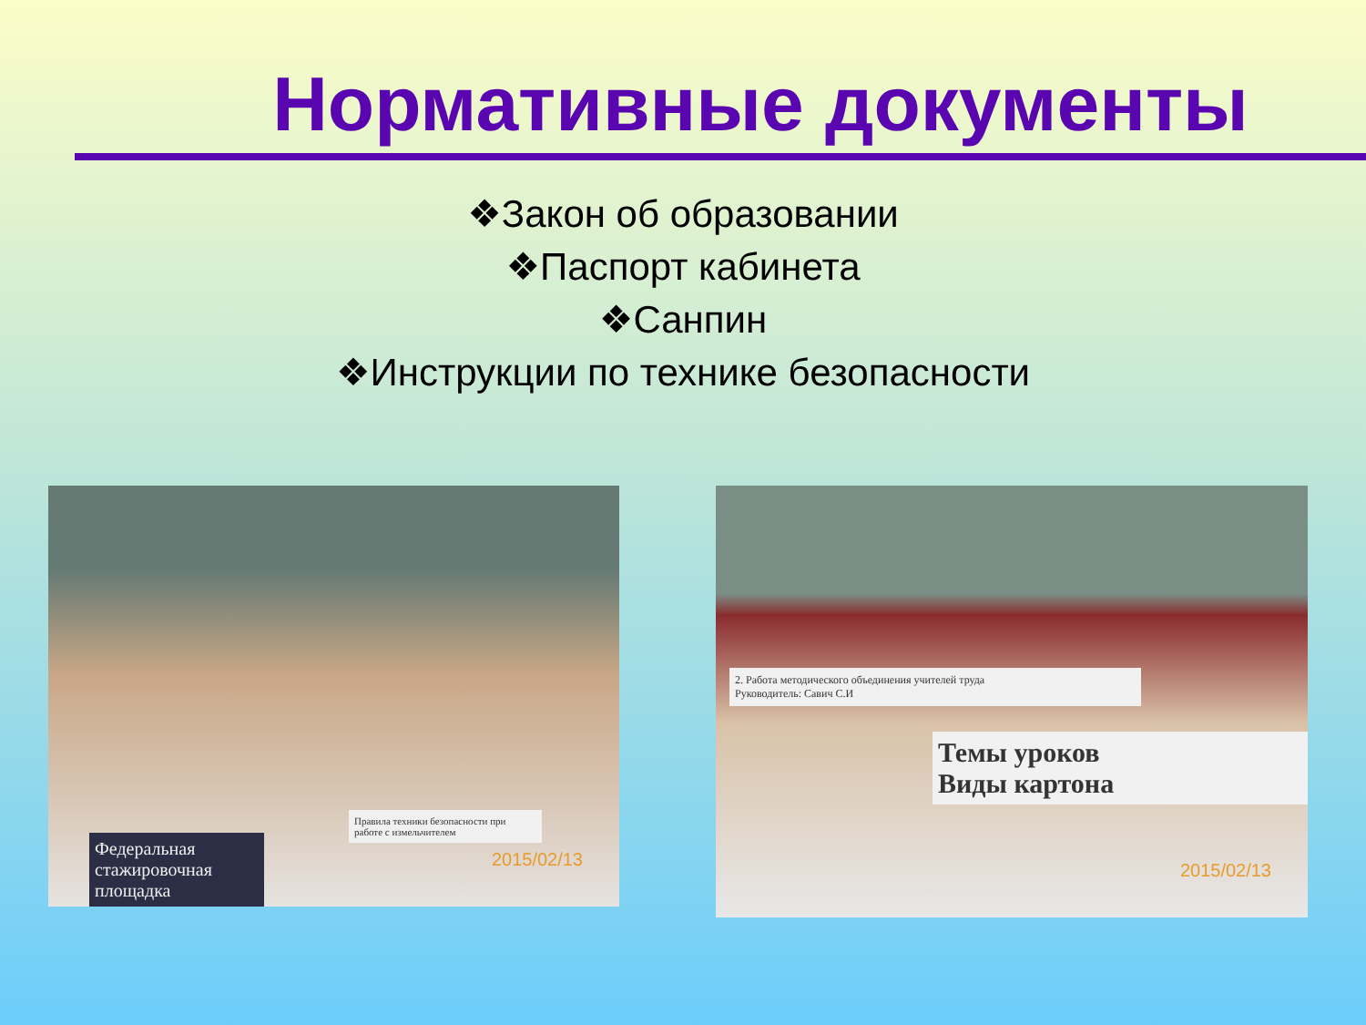Нормативные документы
❖Закон об образовании
❖Паспорт кабинета
❖Санпин
❖Инструкции по технике безопасности
Федеральная стажировочная площадка
Правила техники безопасности при работе с измельчителем
2015/02/13
2. Работа методического объединения учителей труда
Руководитель: Савич С.И
Темы уроков
Виды картона
2015/02/13